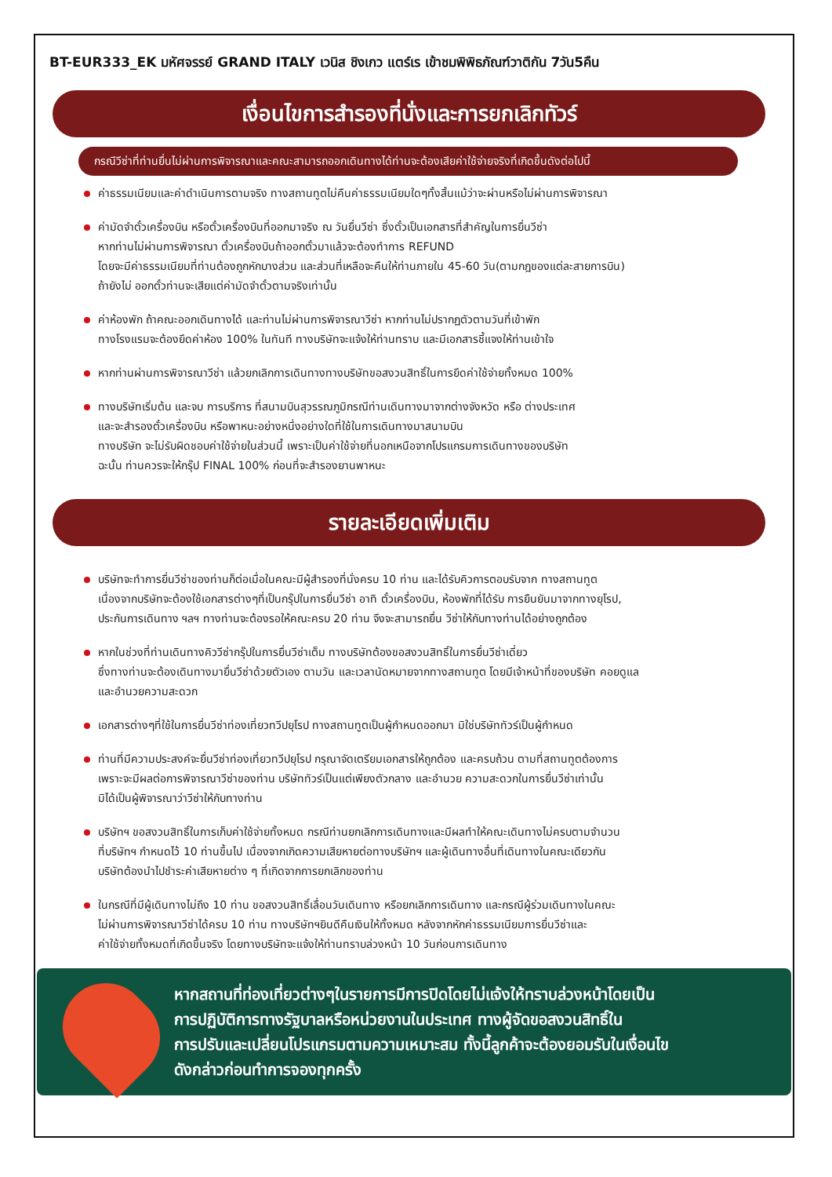BT-EUR333_EK มหัศจรรย์ GRAND ITALY เวนิส ชิงเกว แตร์เร เข้าชมพิพิธภัณฑ์วาติกัน 7วัน5คืน
เงื่อนไขการสำรองที่นั่งและการยกเลิกทัวร์
กรณีวีซ่าที่ท่านยื่นไม่ผ่านการพิจารณาและคณะสามารถออกเดินทางได้ท่านจะต้องเสียค่าใช้จ่ายจริงที่เกิดขึ้นดังต่อไปนี้
ค่าธรรมเนียมและค่าดำเนินการตามจริง ทางสถานทูตไม่คืนค่าธรรมเนียมใดๆทั้งสิ้นแม้ว่าจะผ่านหรือไม่ผ่านการพิจารณา
ค่ามัดจำตั๋วเครื่องบิน หรือตั๋วเครื่องบินที่ออกมาจริง ณ วันยื่นวีซ่า ซึ่งตั๋วเป็นเอกสารที่สำคัญในการยื่นวีซ่า
หากท่านไม่ผ่านการพิจารณา ตั๋วเครื่องบินถ้าออกตั๋วมาแล้วจะต้องทำการ REFUND
โดยจะมีค่าธรรมเนียมที่ท่านต้องถูกหักบางส่วน และส่วนที่เหลือจะคืนให้ท่านภายใน 45-60 วัน(ตามกฎของแต่ละสายการบิน)
ถ้ายังไม่ ออกตั๋วท่านจะเสียแต่ค่ามัดจำตั๋วตามจริงเท่านั้น
ค่าห้องพัก ถ้าคณะออกเดินทางได้ และท่านไม่ผ่านการพิจารณาวีซ่า หากท่านไม่ปรากฏตัวตามวันที่เข้าพัก
ทางโรงแรมจะต้องยึดค่าห้อง 100% ในทันที ทางบริษัทจะแจ้งให้ท่านทราบ และมีเอกสารชี้แจงให้ท่านเข้าใจ
หากท่านผ่านการพิจารณาวีซ่า แล้วยกเลิกการเดินทางทางบริษัทขอสงวนสิทธิ์ในการยึดค่าใช้จ่ายทั้งหมด 100%
ทางบริษัทเริ่มต้น และจบ การบริการ ที่สนามบินสุวรรณภูมิกรณีท่านเดินทางมาจากต่างจังหวัด หรือ ต่างประเทศ
และจะสำรองตั๋วเครื่องบิน หรือพาหนะอย่างหนึ่งอย่างใดที่ใช้ในการเดินทางมาสนามบิน
ทางบริษัท จะไม่รับผิดชอบค่าใช้จ่ายในส่วนนี้ เพราะเป็นค่าใช้จ่ายที่นอกเหนือจากโปรแกรมการเดินทางของบริษัท
ฉะนั้น ท่านควรจะให้กรุ๊ป FINAL 100% ก่อนที่จะสำรองยานพาหนะ
รายละเอียดเพิ่มเติม
บริษัทจะทำการยื่นวีซ่าของท่านก็ต่อเมื่อในคณะมีผู้สำรองที่นั่งครบ 10 ท่าน และได้รับคิวการตอบรับจาก ทางสถานทูต
เนื่องจากบริษัทจะต้องใช้เอกสารต่างๆที่เป็นกรุ๊ปในการยื่นวีซ่า อาทิ ตั๋วเครื่องบิน, ห้องพักที่ได้รับ การยืนยันมาจากทางยุโรป,
ประกันการเดินทาง ฯลฯ ทางท่านจะต้องรอให้คณะครบ 20 ท่าน จึงจะสามารถยื่น วีซ่าให้กับทางท่านได้อย่างถูกต้อง
หากในช่วงที่ท่านเดินทางคิววีซ่ากรุ๊ปในการยื่นวีซ่าเต็ม ทางบริษัทต้องขอสงวนสิทธิ์ในการยื่นวีซ่าเดี่ยว
ซึ่งทางท่านจะต้องเดินทางมายื่นวีซ่าด้วยตัวเอง ตามวัน และเวลานัดหมายจากทางสถานทูต โดยมีเจ้าหน้าที่ของบริษัท คอยดูแล
และอำนวยความสะดวก
เอกสารต่างๆที่ใช้ในการยื่นวีซ่าท่องเที่ยวทวีปยุโรป ทางสถานทูตเป็นผู้กำหนดออกมา มิใช่บริษัททัวร์เป็นผู้กำหนด
ท่านที่มีความประสงค์จะยื่นวีซ่าท่องเที่ยวทวีปยุโรป กรุณาจัดเตรียมเอกสารให้ถูกต้อง และครบถ้วน ตามที่สถานทูตต้องการ
เพราะจะมีผลต่อการพิจารณาวีซ่าของท่าน บริษัททัวร์เป็นแต่เพียงตัวกลาง และอำนวย ความสะดวกในการยื่นวีซ่าเท่านั้น
มิได้เป็นผู้พิจารณาว่าวีซ่าให้กับทางท่าน
บริษัทฯ ขอสงวนสิทธิ์ในการเก็บค่าใช้จ่ายทั้งหมด กรณีท่านยกเลิกการเดินทางและมีผลทำให้คณะเดินทางไม่ครบตามจำนวน
ที่บริษัทฯ กำหนดไว้ 10 ท่านขึ้นไป เนื่องจากเกิดความเสียหายต่อทางบริษัทฯ และผู้เดินทางอื่นที่เดินทางในคณะเดียวกัน
บริษัทต้องนำไปชำระค่าเสียหายต่าง ๆ ที่เกิดจากการยกเลิกของท่าน
ในกรณีที่มีผู้เดินทางไม่ถึง 10 ท่าน ขอสงวนสิทธิ์เลื่อนวันเดินทาง หรือยกเลิกการเดินทาง และกรณีผู้ร่วมเดินทางในคณะ
ไม่ผ่านการพิจารณาวีซ่าได้ครบ 10 ท่าน ทางบริษัทฯยินดีคืนเงินให้ทั้งหมด หลังจากหักค่าธรรมเนียมการยื่นวีซ่าและ
ค่าใช้จ่ายทั้งหมดที่เกิดขึ้นจริง โดยทางบริษัทจะแจ้งให้ท่านทราบล่วงหน้า 10 วันก่อนการเดินทาง
หากสถานที่ท่องเที่ยวต่างๆในรายการมีการปิดโดยไม่แจ้งให้ทราบล่วงหน้าโดยเป็น
การปฏิบัติการทางรัฐบาลหรือหน่วยงานในประเทศ ทางผู้จัดขอสงวนสิทธิ์ใน
การปรับและเปลี่ยนโปรแกรมตามความเหมาะสม ทั้งนี้ลูกค้าจะต้องยอมรับในเงื่อนไข
ดังกล่าวก่อนทำการจองทุกครั้ง